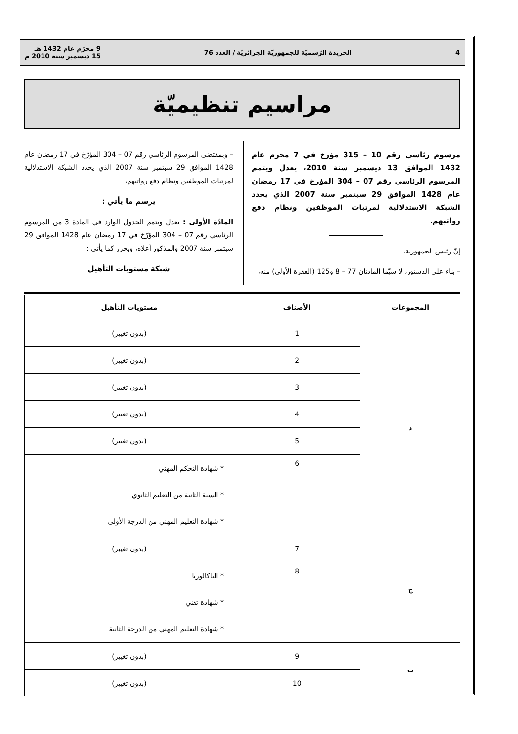4 الجريدة الرّسميّة للجمهوريّة الجزائريّة / العدد 76 9 محرّم عام 1432 هـ
15 ديسمبر سنة 2010 م
مراسيم تنظيميّة
مرسوم رئاسي رقم 10 – 315 مؤرخ في 7 محرم عام 1432 الموافق 13 ديسمبر سنة 2010، يعدل ويتمم المرسوم الرئاسي رقم 07 – 304 المؤرخ في 17 رمضان عام 1428 الموافق 29 سبتمبر سنة 2007 الذي يحدد الشبكة الاستدلالية لمرتبات الموظفين ونظام دفع رواتبهم.
إنّ رئيس الجمهورية،
– بناء على الدستور، لا سيّما المادتان 77 – 8 و125 (الفقرة الأولى) منه،
– وبمقتضى المرسوم الرئاسي رقم 07 – 304 المؤرّخ في 17 رمضان عام 1428 الموافق 29 سبتمبر سنة 2007 الذي يحدد الشبكة الاستدلالية لمرتبات الموظفين ونظام دفع رواتبهم،
يرسم ما يأتي :
المادّة الأولى : يعدل ويتمم الجدول الوارد في المادة 3 من المرسوم الرئاسي رقم 07 – 304 المؤرّخ في 17 رمضان عام 1428 الموافق 29 سبتمبر سنة 2007 والمذكور أعلاه، ويحرر كما يأتي :
شبكة مستويات التأهيل
| المجموعات | الأصناف | مستويات التأهيل |
| --- | --- | --- |
| د | 1 | (بدون تغيير) |
| | 2 | (بدون تغيير) |
| | 3 | (بدون تغيير) |
| | 4 | (بدون تغيير) |
| | 5 | (بدون تغيير) |
| | 6 | * شهادة التحكم المهني * السنة الثانية من التعليم الثانوي * شهادة التعليم المهني من الدرجة الأولى |
| ج | 7 | (بدون تغيير) |
| | 8 | * الباكالوريا * شهادة تقني * شهادة التعليم المهني من الدرجة الثانية |
| ب | 9 | (بدون تغيير) |
| | 10 | (بدون تغيير) |